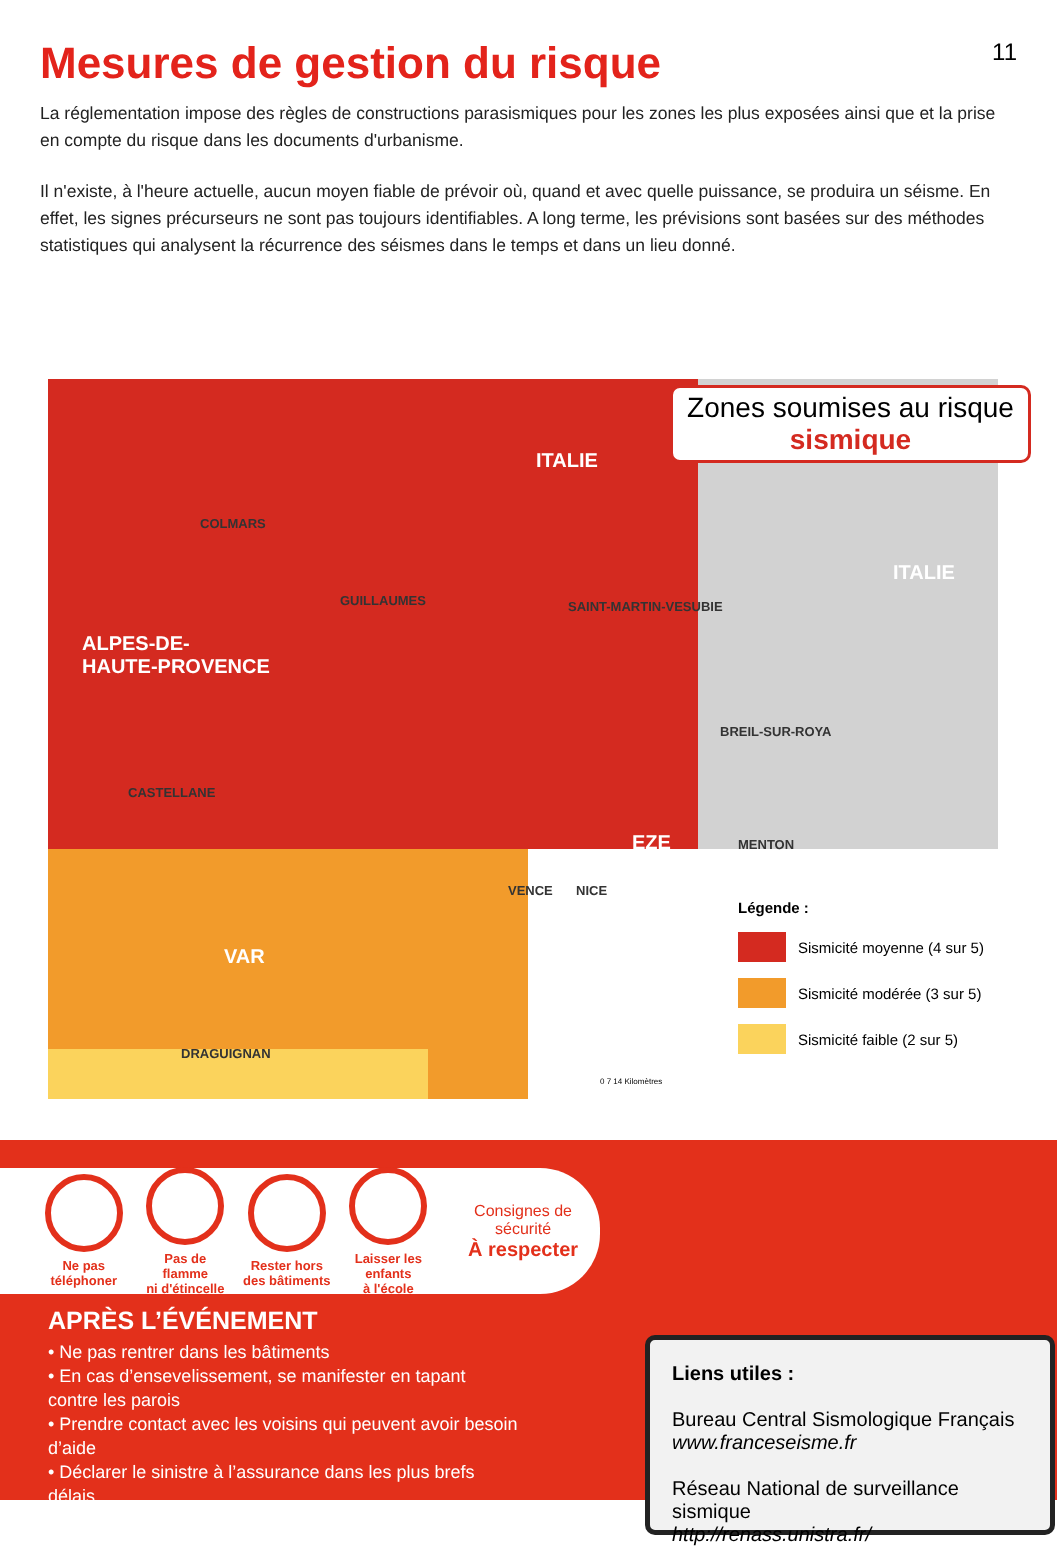Mesures de gestion du risque
11
La réglementation impose des règles de constructions parasismiques pour les zones les plus exposées ainsi que et la prise en compte du risque dans les documents d'urbanisme.
Il n'existe, à l'heure actuelle, aucun moyen fiable de prévoir où, quand et avec quelle puissance, se produira un séisme. En effet, les signes précurseurs ne sont pas toujours identifiables. A long terme, les prévisions sont basées sur des méthodes statistiques qui analysent la récurrence des séismes dans le temps et dans un lieu donné.
Zones soumises au risque
sismique
ITALIE
ITALIE
COLMARS
GUILLAUMES SAINT-MARTIN-VESUBIE
ALPES-DE-
HAUTE-PROVENCE
BREIL-SUR-ROYA
CASTELLANE
EZE MENTON
VENCE NICE
VAR
DRAGUIGNAN
Légende :
Sismicité moyenne (4 sur 5)
Sismicité modérée (3 sur 5)
Sismicité faible (2 sur 5)
0 7 14 Kilomètres
Ne pas
téléphoner
Pas de flamme
ni d'étincelle
Rester hors
des bâtiments
Laisser les enfants
à l'école
Consignes de sécurité
À respecter
APRÈS L’ÉVÉNEMENT
• Ne pas rentrer dans les bâtiments
• En cas d’ensevelissement, se manifester en tapant contre les parois
• Prendre contact avec les voisins qui peuvent avoir besoin d’aide
• Déclarer le sinistre à l’assurance dans les plus brefs délais
Liens utiles :
Bureau Central Sismologique Français
www.franceseisme.fr
Réseau National de surveillance sismique
http://renass.unistra.fr/